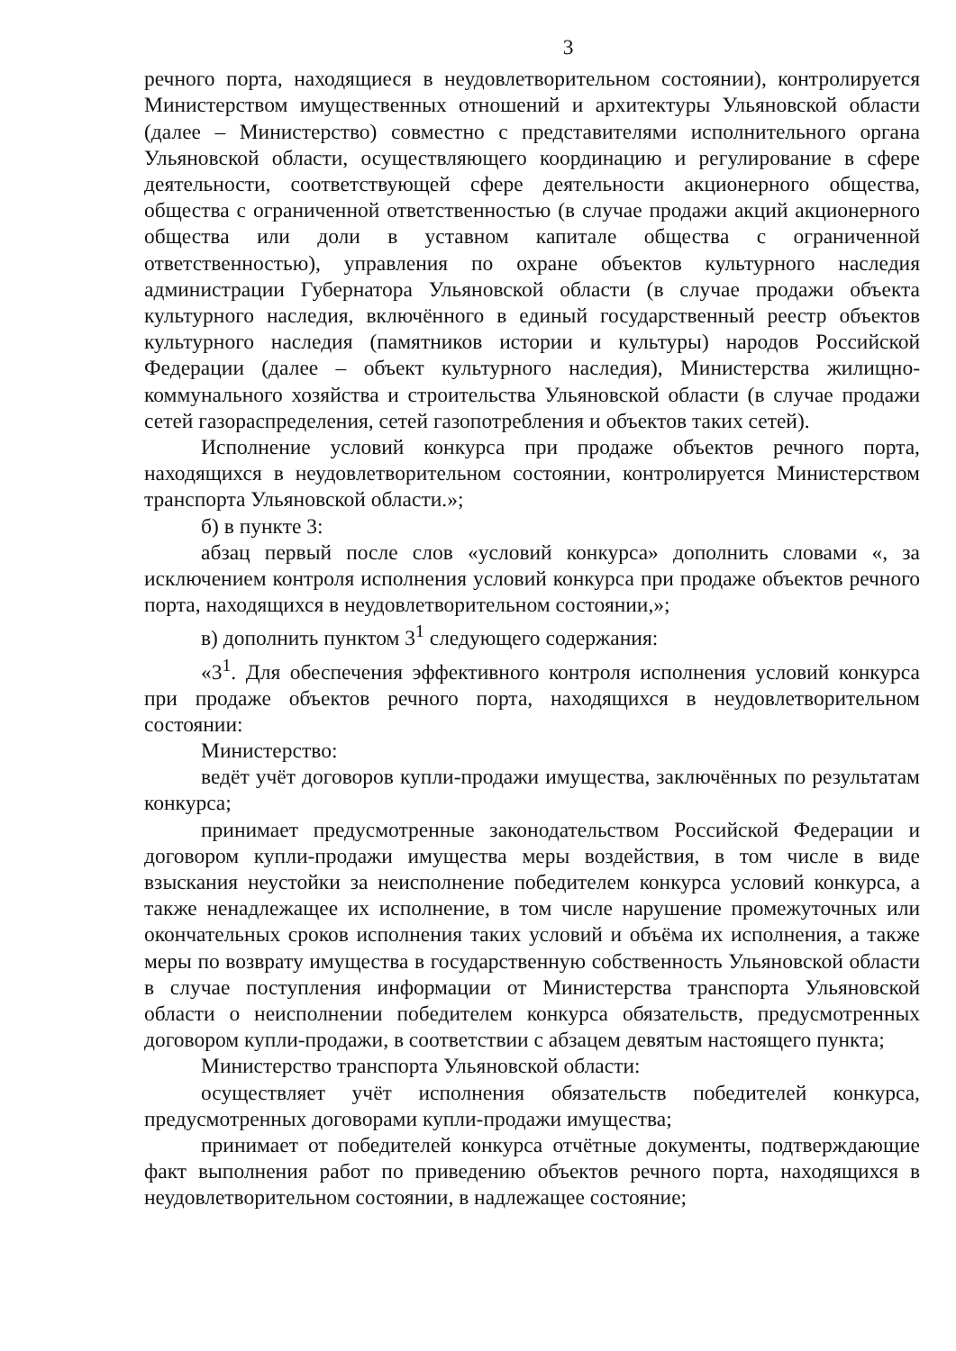3
речного порта, находящиеся в неудовлетворительном состоянии), контролируется Министерством имущественных отношений и архитектуры Ульяновской области (далее – Министерство) совместно с представителями исполнительного органа Ульяновской области, осуществляющего координацию и регулирование в сфере деятельности, соответствующей сфере деятельности акционерного общества, общества с ограниченной ответственностью (в случае продажи акций акционерного общества или доли в уставном капитале общества с ограниченной ответственностью), управления по охране объектов культурного наследия администрации Губернатора Ульяновской области (в случае продажи объекта культурного наследия, включённого в единый государственный реестр объектов культурного наследия (памятников истории и культуры) народов Российской Федерации (далее – объект культурного наследия), Министерства жилищно-коммунального хозяйства и строительства Ульяновской области (в случае продажи сетей газораспределения, сетей газопотребления и объектов таких сетей).
Исполнение условий конкурса при продаже объектов речного порта, находящихся в неудовлетворительном состоянии, контролируется Министерством транспорта Ульяновской области.»;
б) в пункте 3:
абзац первый после слов «условий конкурса» дополнить словами «, за исключением контроля исполнения условий конкурса при продаже объектов речного порта, находящихся в неудовлетворительном состоянии,»;
в) дополнить пунктом 3<sup>1</sup> следующего содержания:
«3<sup>1</sup>. Для обеспечения эффективного контроля исполнения условий конкурса при продаже объектов речного порта, находящихся в неудовлетворительном состоянии:
Министерство:
ведёт учёт договоров купли-продажи имущества, заключённых по результатам конкурса;
принимает предусмотренные законодательством Российской Федерации и договором купли-продажи имущества меры воздействия, в том числе в виде взыскания неустойки за неисполнение победителем конкурса условий конкурса, а также ненадлежащее их исполнение, в том числе нарушение промежуточных или окончательных сроков исполнения таких условий и объёма их исполнения, а также меры по возврату имущества в государственную собственность Ульяновской области в случае поступления информации от Министерства транспорта Ульяновской области о неисполнении победителем конкурса обязательств, предусмотренных договором купли-продажи, в соответствии с абзацем девятым настоящего пункта;
Министерство транспорта Ульяновской области:
осуществляет учёт исполнения обязательств победителей конкурса, предусмотренных договорами купли-продажи имущества;
принимает от победителей конкурса отчётные документы, подтверждающие факт выполнения работ по приведению объектов речного порта, находящихся в неудовлетворительном состоянии, в надлежащее состояние;